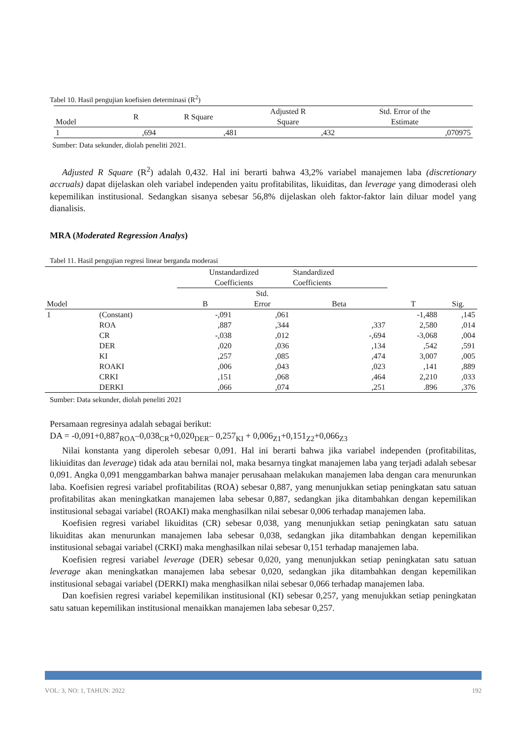Tabel 10. Hasil pengujian koefisien determinasi (R<sup>2</sup>)
| Model | R | R Square | Adjusted R Square | Std. Error of the Estimate |
| --- | --- | --- | --- | --- |
| 1 | ,694 | ,481 | ,432 | ,070975 |
Sumber: Data sekunder, diolah peneliti 2021.
Adjusted R Square (R<sup>2</sup>) adalah 0,432. Hal ini berarti bahwa 43,2% variabel manajemen laba (discretionary accruals) dapat dijelaskan oleh variabel independen yaitu profitabilitas, likuiditas, dan leverage yang dimoderasi oleh kepemilikan institusional. Sedangkan sisanya sebesar 56,8% dijelaskan oleh faktor-faktor lain diluar model yang dianalisis.
MRA (Moderated Regression Analys)
Tabel 11. Hasil pengujian regresi linear berganda moderasi
| | | Unstandardized Coefficients | | Standardized Coefficients | | |
| Model | | B | Std. Error | Beta | T | Sig. |
| 1 | (Constant) | -,091 | ,061 | | -1,488 | ,145 |
| | ROA | ,887 | ,344 | ,337 | 2,580 | ,014 |
| | CR | -,038 | ,012 | -,694 | -3,068 | ,004 |
| | DER | ,020 | ,036 | ,134 | ,542 | ,591 |
| | KI | ,257 | ,085 | ,474 | 3,007 | ,005 |
| | ROAKI | ,006 | ,043 | ,023 | ,141 | ,889 |
| | CRKI | ,151 | ,068 | ,464 | 2,210 | ,033 |
| | DERKI | ,066 | ,074 | ,251 | .896 | ,376 |
Sumber: Data sekunder, diolah peneliti 2021
Persamaan regresinya adalah sebagai berikut:
DA = -0,091+0,887<sub>ROA</sub>–0,038<sub>CR</sub>+0,020<sub>DER</sub>– 0,257<sub>KI</sub> + 0,006<sub>Z1</sub>+0,151<sub>Z2</sub>+0,066<sub>Z3</sub>
Nilai konstanta yang diperoleh sebesar 0,091. Hal ini berarti bahwa jika variabel independen (profitabilitas, likiuiditas dan leverage) tidak ada atau bernilai nol, maka besarnya tingkat manajemen laba yang terjadi adalah sebesar 0,091. Angka 0,091 menggambarkan bahwa manajer perusahaan melakukan manajemen laba dengan cara menurunkan laba. Koefisien regresi variabel profitabilitas (ROA) sebesar 0,887, yang menunjukkan setiap peningkatan satu satuan profitabilitas akan meningkatkan manajemen laba sebesar 0,887, sedangkan jika ditambahkan dengan kepemilikan institusional sebagai variabel (ROAKI) maka menghasilkan nilai sebesar 0,006 terhadap manajemen laba.
Koefisien regresi variabel likuiditas (CR) sebesar 0,038, yang menunjukkan setiap peningkatan satu satuan likuiditas akan menurunkan manajemen laba sebesar 0,038, sedangkan jika ditambahkan dengan kepemilikan institusional sebagai variabel (CRKI) maka menghasilkan nilai sebesar 0,151 terhadap manajemen laba.
Koefisien regresi variabel leverage (DER) sebesar 0,020, yang menunjukkan setiap peningkatan satu satuan leverage akan meningkatkan manajemen laba sebesar 0,020, sedangkan jika ditambahkan dengan kepemilikan institusional sebagai variabel (DERKI) maka menghasilkan nilai sebesar 0,066 terhadap manajemen laba.
Dan koefisien regresi variabel kepemilikan institusional (KI) sebesar 0,257, yang menujukkan setiap peningkatan satu satuan kepemilikan institusional menaikkan manajemen laba sebesar 0,257.
VOL: 3, NO: 1, TAHUN: 2022 192